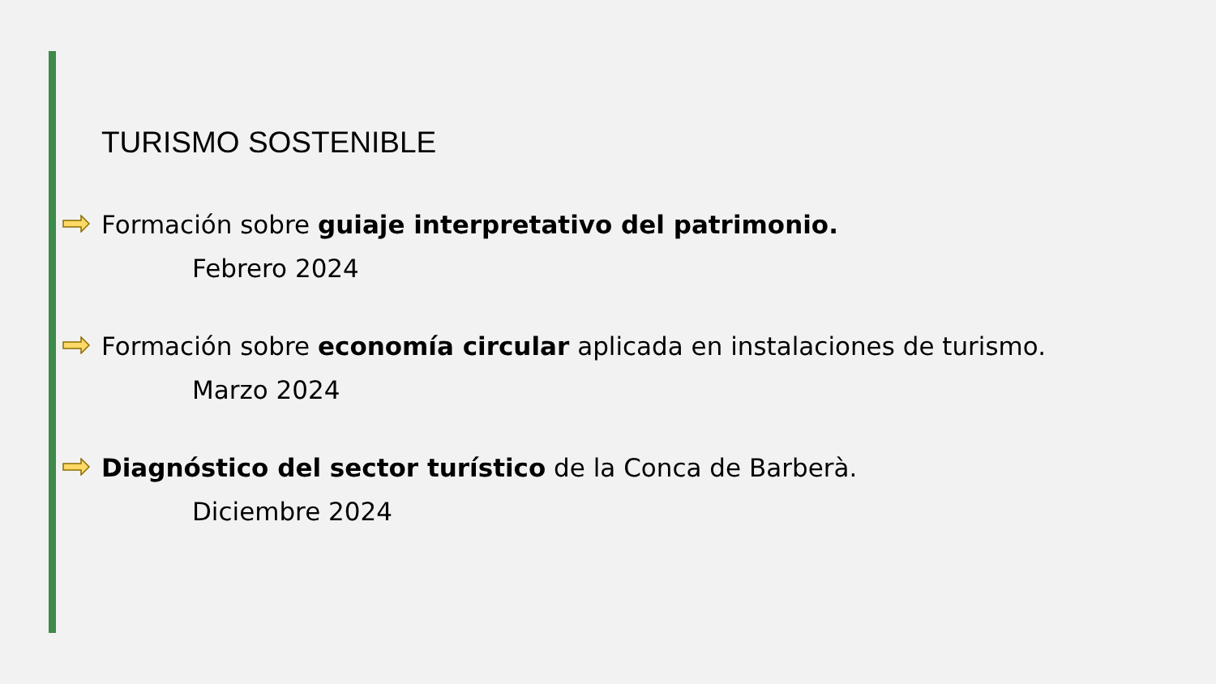TURISMO SOSTENIBLE
Formación sobre guiaje interpretativo del patrimonio.
Febrero 2024
Formación sobre economía circular aplicada en instalaciones de turismo.
Marzo 2024
Diagnóstico del sector turístico de la Conca de Barberà.
Diciembre 2024